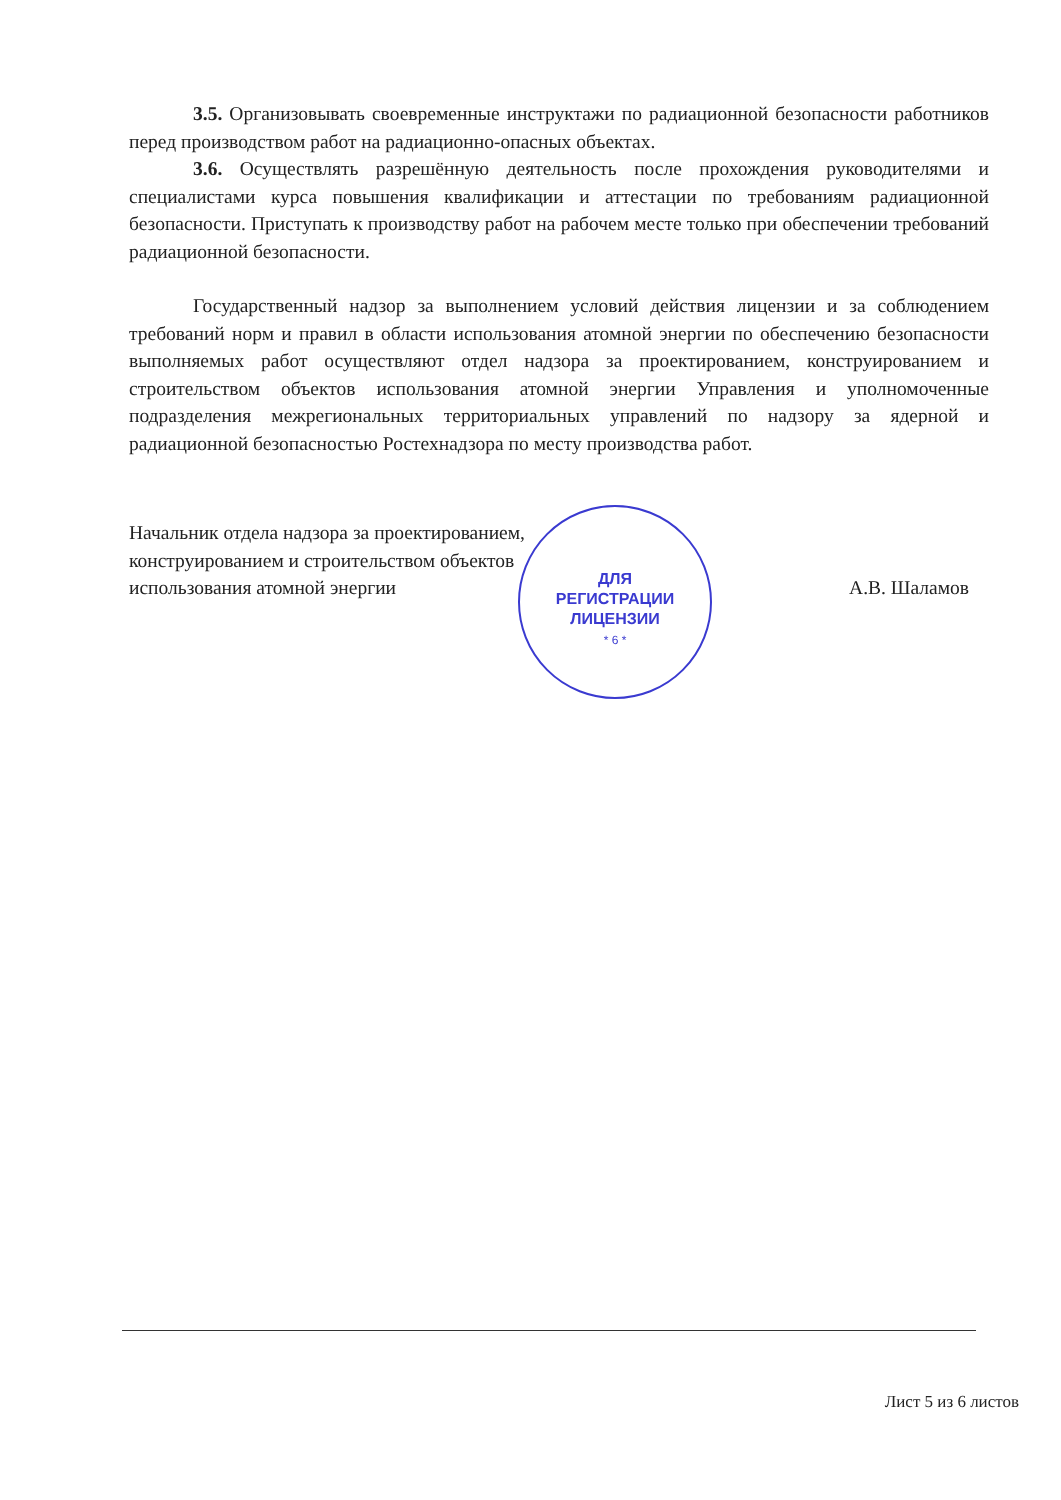ДЛЯ
РЕГИСТРАЦИИ
ЛИЦЕНЗИИ
* 6 *
3.5. Организовывать своевременные инструктажи по радиационной безопасности работников перед производством работ на радиационно-опасных объектах.
3.6. Осуществлять разрешённую деятельность после прохождения руководителями и специалистами курса повышения квалификации и аттестации по требованиям радиационной безопасности. Приступать к производству работ на рабочем месте только при обеспечении требований радиационной безопасности.
Государственный надзор за выполнением условий действия лицензии и за соблюдением требований норм и правил в области использования атомной энергии по обеспечению безопасности выполняемых работ осуществляют отдел надзора за проектированием, конструированием и строительством объектов использования атомной энергии Управления и уполномоченные подразделения межрегиональных территориальных управлений по надзору за ядерной и радиационной безопасностью Ростехнадзора по месту производства работ.
Начальник отдела надзора за проектированием,
конструированием и строительством объектов
использования атомной энергии
А.В. Шаламов
Лист 5 из 6 листов